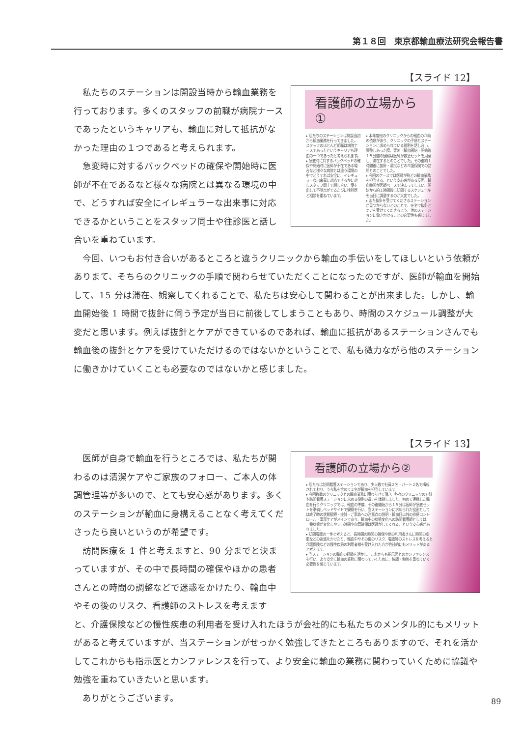第１８回　東京都輸血療法研究会報告書
【スライド 12】
看護師の立場から①
▸ 私たちのステーションは開設当初から輸血業務を行ってきました。スタッフのほとんど前職は病院ナースであったというキャリアも理由の一つであったと考えられます。
▸ 急変時に対するバックベッドの確保や開始時に医師が不在である場合など様々な病院とは違う環境の中でどうすれば安全に、イレギュラーな出来事に対応できるかに対しスタッフ同士で話し合い、案を出して不明点がでるたびに往診医と相談を重ねています。
▸ 本年度他のクリニックからの輸血の介助の依頼があり、クリニックの手順とステーションに求められている役割を話し合い、調整しあった際、穿刺・輸血開始・開始後１５分間の観察は医師が救急セットを用意し、滞在するとのことでした。その後約１時間後に抜針・清拭などの介護保険での訪問とのことでした。
▸ 今回のケースでは医師が殆どの輸血業務を担当する、という安心感がある反面、輸血時間が医師ベースで決まってしまい、開始から約１時間後に訪問するスケジュールを当日に調整するのが大変でした。
▸ また抜針を受けてくださるステーションが見つからないとのことで、在宅で抜針とケアを受けてくださるよう、他のステーションに働きかけることの必要性も感じました。
私たちのステーションは開設当時から輸血業務を行っております。多くのスタッフの前職が病院ナースであったというキャリアも、輸血に対して抵抗がなかった理由の１つであると考えられます。
急変時に対するバックベッドの確保や開始時に医師が不在であるなど様々な病院とは異なる環境の中で、どうすれば安全にイレギュラーな出来事に対応できるかということをスタッフ同士や往診医と話し合いを重ねています。
今回、いつもお付き合いがあるところと違うクリニックから輸血の手伝いをしてほしいという依頼がありまて、そちらのクリニックの手順で関わらせていただくことになったのですが、医師が輸血を開始して、15 分は滞在、観察してくれることで、私たちは安心して関わることが出来ました。しかし、輸血開始後 1 時間で抜針に伺う予定が当日に前後してしまうこともあり、時間のスケジュール調整が大変だと思います。例えば抜針とケアができているのであれば、輸血に抵抗があるステーションさんでも輸血後の抜針とケアを受けていただけるのではないかということで、私も微力ながら他のステーションに働きかけていくことも必要なのではないかと感じました。
【スライド 13】
看護師の立場から②
▸ 私たちは訪問看護ステーションであり、少人数で社員２名・パート２名で構成されており、うち私を含めて２名が輸血を担当しています。
▸ 今回複数のクリニックとの輸血業務に関わらせて頂き、各々のクリニックの方針や訪問看護ステーションに求める役割の違いを体験しました。初めて連携した輸血を行うクリニックでは、輸血の準備、その後開始から１５分は医師が急変セットを準備しベッドサイドで観察を行い、当ステーションに求められた役割としては終了時の状態観察・抜針・ご家族への注意点の説明・輸血日以外の排便コントロール・清潔ケアがメインであり、輸血中の状態変化への訪問看護師としては、一番状態が変化しやすい時間や血管確保は医師がしてくれる、という安心感がありました。
▸ 訪問看護の一件と考えると、長時間の時間の確保や他の利用者さんに時間の変更などの迷惑をかけたり、輸血中やその後のリスク、看護師のストレスを考えると介護保険などの慢性疾患の利用者様を受け入れた方が会社的にもメリットがあると考えます。
▸ 当ステーションの輸血の経験を活かし、これからも指示医とのカンファレンスを行い、より安全に輸血の業務に関わっていくために、協議・勉強を重ねていく必要性を感じています。
医師が自身で輸血を行うところでは、私たちが関わるのは清潔ケアやご家族のフォロー、ご本人の体調管理等が多いので、とても安心感があります。多くのステーションが輸血に身構えることなく考えてくださったら良いというのが希望です。
訪問医療を 1 件と考えますと、90 分までと決まっていますが、その中で長時間の確保やほかの患者さんとの時間の調整などで迷惑をかけたり、輸血中やその後のリスク、看護師のストレスを考えますと、介護保険などの慢性疾患の利用者を受け入れたほうが会社的にも私たちのメンタル的にもメリットがあると考えていますが、当ステーションがせっかく勉強してきたところもありますので、それを活かしてこれからも指示医とカンファレンスを行って、より安全に輸血の業務に関わっていくために協議や勉強を重ねていきたいと思います。
ありがとうございます。
89